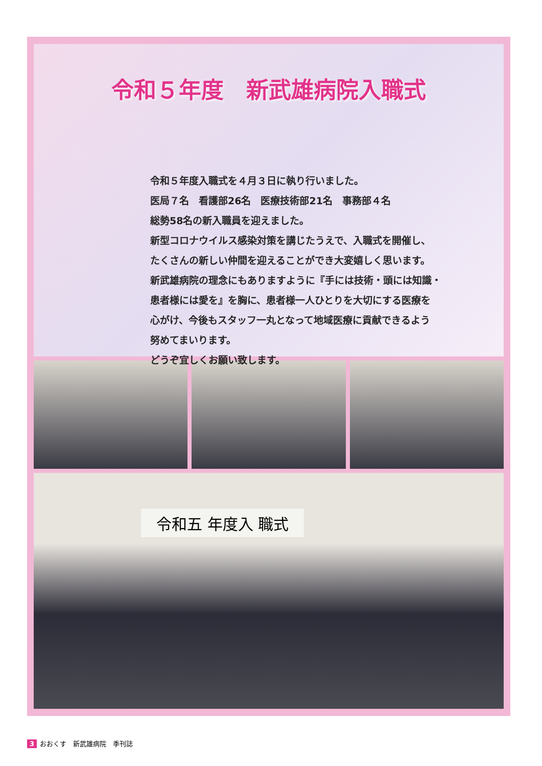令和５年度　新武雄病院入職式
令和５年度入職式を４月３日に執り行いました。
医局７名　看護部26名　医療技術部21名　事務部４名
総勢58名の新入職員を迎えました。
新型コロナウイルス感染対策を講じたうえで、入職式を開催し、
たくさんの新しい仲間を迎えることができ大変嬉しく思います。
新武雄病院の理念にもありますように『手には技術・頭には知識・
患者様には愛を』を胸に、患者様一人ひとりを大切にする医療を
心がけ、今後もスタッフ一丸となって地域医療に貢献できるよう
努めてまいります。
どうぞ宜しくお願い致します。
令和五 年度入 職式
3 おおくす　新武雄病院　季刊誌